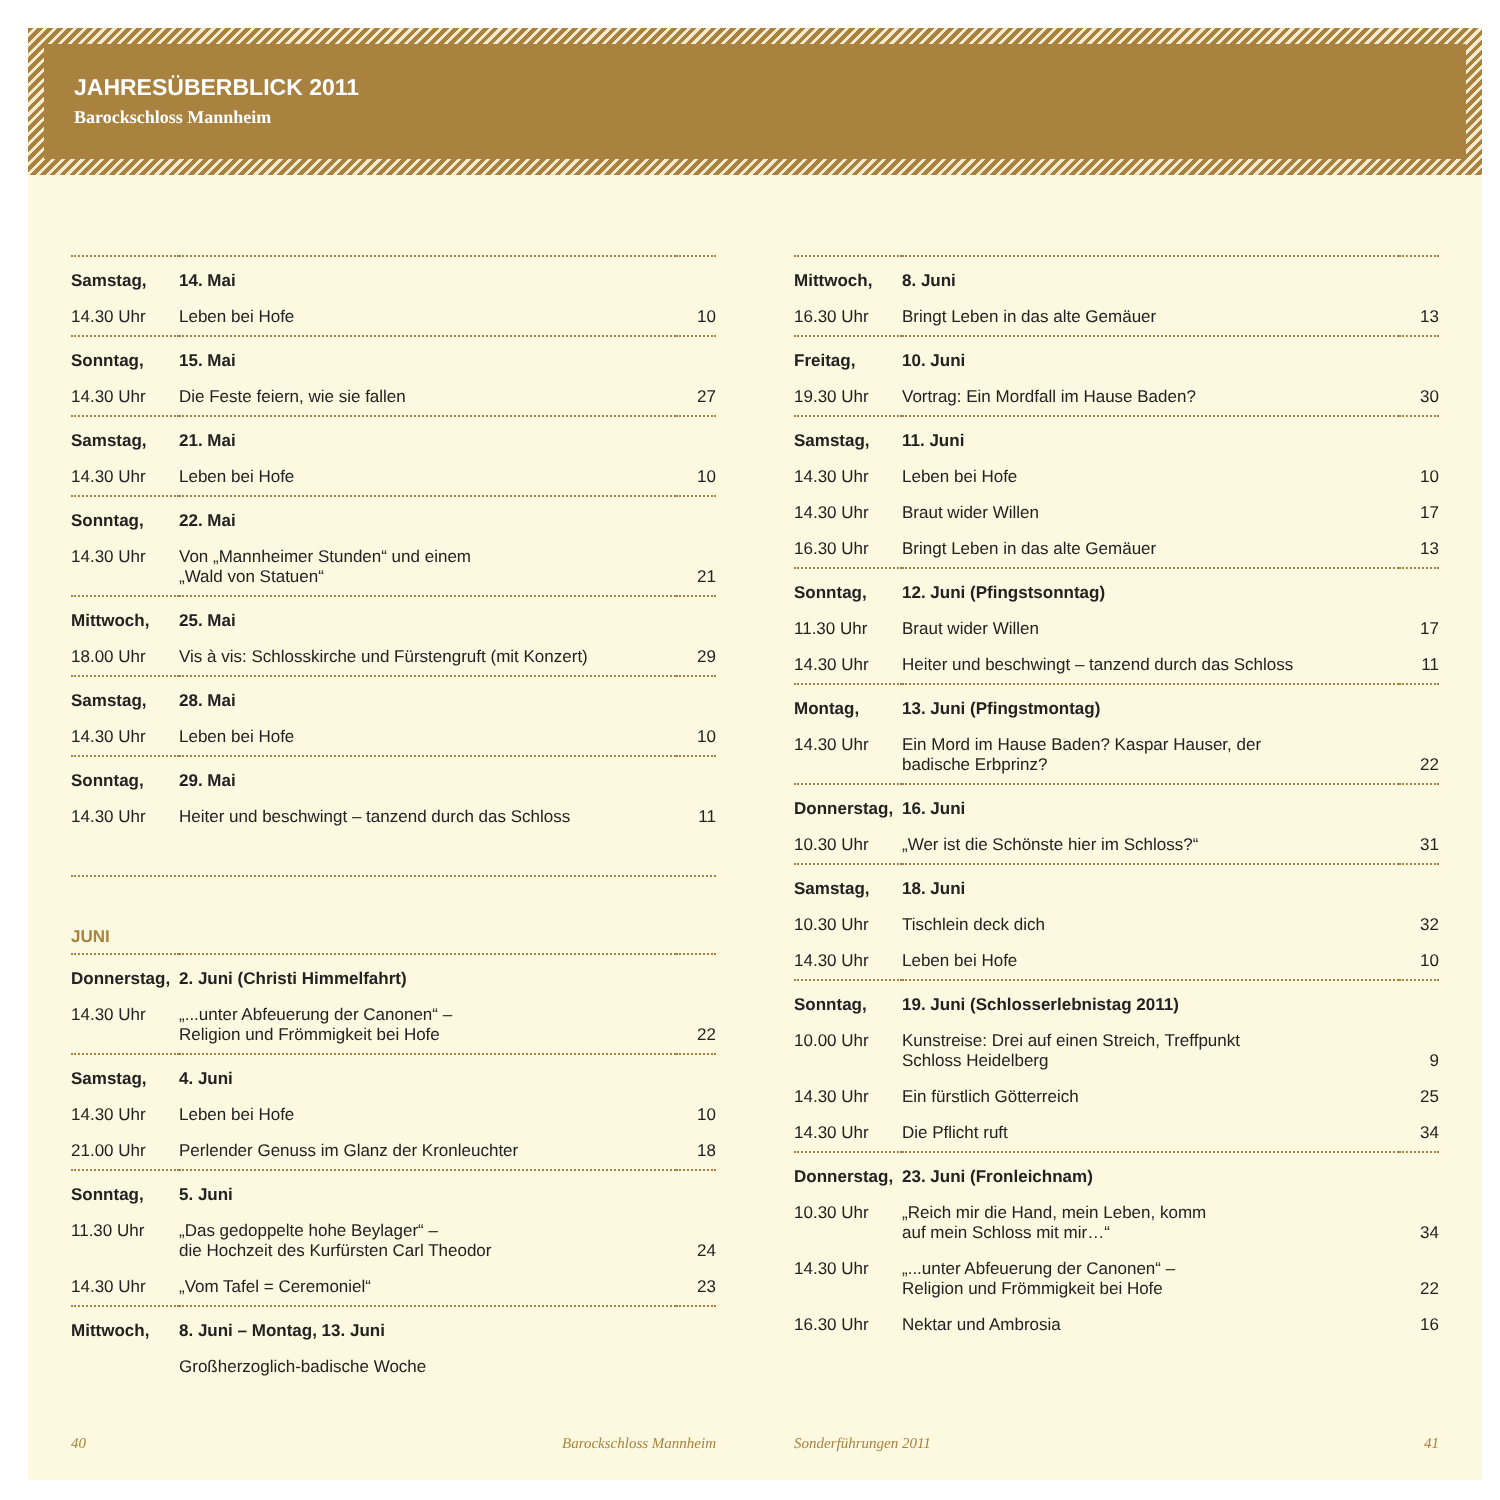JAHRESÜBERBLICK 2011
Barockschloss Mannheim
| Samstag, | 14. Mai | |
| 14.30 Uhr | Leben bei Hofe | 10 |
| Sonntag, | 15. Mai | |
| 14.30 Uhr | Die Feste feiern, wie sie fallen | 27 |
| Samstag, | 21. Mai | |
| 14.30 Uhr | Leben bei Hofe | 10 |
| Sonntag, | 22. Mai | |
| 14.30 Uhr | Von „Mannheimer Stunden“ und einem „Wald von Statuen“ | 21 |
| Mittwoch, | 25. Mai | |
| 18.00 Uhr | Vis à vis: Schlosskirche und Fürstengruft (mit Konzert) | 29 |
| Samstag, | 28. Mai | |
| 14.30 Uhr | Leben bei Hofe | 10 |
| Sonntag, | 29. Mai | |
| 14.30 Uhr | Heiter und beschwingt – tanzend durch das Schloss | 11 |
JUNI
| Donnerstag, | 2. Juni (Christi Himmelfahrt) | |
| 14.30 Uhr | „...unter Abfeuerung der Canonen“ – Religion und Frömmigkeit bei Hofe | 22 |
| Samstag, | 4. Juni | |
| 14.30 Uhr | Leben bei Hofe | 10 |
| 21.00 Uhr | Perlender Genuss im Glanz der Kronleuchter | 18 |
| Sonntag, | 5. Juni | |
| 11.30 Uhr | „Das gedoppelte hohe Beylager“ – die Hochzeit des Kurfürsten Carl Theodor | 24 |
| 14.30 Uhr | „Vom Tafel = Ceremoniel“ | 23 |
| Mittwoch, | 8. Juni – Montag, 13. Juni | |
| | Großherzoglich-badische Woche | |
| Mittwoch, | 8. Juni | |
| 16.30 Uhr | Bringt Leben in das alte Gemäuer | 13 |
| Freitag, | 10. Juni | |
| 19.30 Uhr | Vortrag: Ein Mordfall im Hause Baden? | 30 |
| Samstag, | 11. Juni | |
| 14.30 Uhr | Leben bei Hofe | 10 |
| 14.30 Uhr | Braut wider Willen | 17 |
| 16.30 Uhr | Bringt Leben in das alte Gemäuer | 13 |
| Sonntag, | 12. Juni (Pfingstsonntag) | |
| 11.30 Uhr | Braut wider Willen | 17 |
| 14.30 Uhr | Heiter und beschwingt – tanzend durch das Schloss | 11 |
| Montag, | 13. Juni (Pfingstmontag) | |
| 14.30 Uhr | Ein Mord im Hause Baden? Kaspar Hauser, der badische Erbprinz? | 22 |
| Donnerstag, | 16. Juni | |
| 10.30 Uhr | „Wer ist die Schönste hier im Schloss?“ | 31 |
| Samstag, | 18. Juni | |
| 10.30 Uhr | Tischlein deck dich | 32 |
| 14.30 Uhr | Leben bei Hofe | 10 |
| Sonntag, | 19. Juni (Schlosserlebnistag 2011) | |
| 10.00 Uhr | Kunstreise: Drei auf einen Streich, Treffpunkt Schloss Heidelberg | 9 |
| 14.30 Uhr | Ein fürstlich Götterreich | 25 |
| 14.30 Uhr | Die Pflicht ruft | 34 |
| Donnerstag, | 23. Juni (Fronleichnam) | |
| 10.30 Uhr | „Reich mir die Hand, mein Leben, komm auf mein Schloss mit mir…“ | 34 |
| 14.30 Uhr | „...unter Abfeuerung der Canonen“ – Religion und Frömmigkeit bei Hofe | 22 |
| 16.30 Uhr | Nektar und Ambrosia | 16 |
40 Barockschloss Mannheim Sonderführungen 2011 41